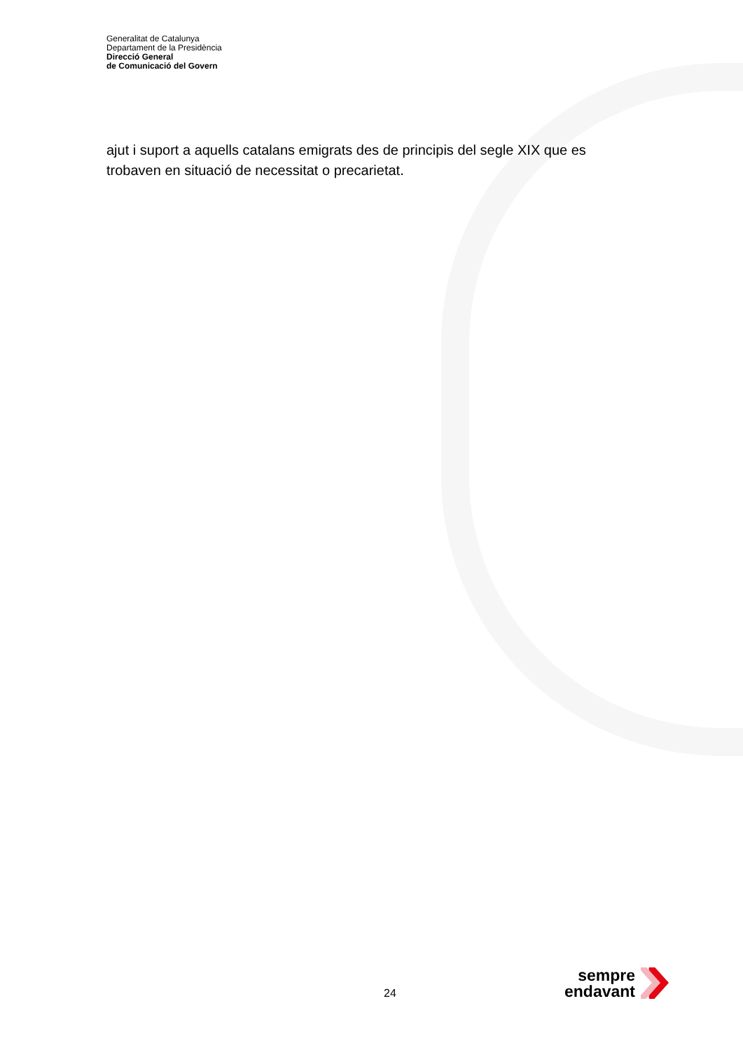Generalitat de Catalunya
Departament de la Presidència
Direcció General
de Comunicació del Govern
ajut i suport a aquells catalans emigrats des de principis del segle XIX que es trobaven en situació de necessitat o precarietat.
24
sempre
endavant